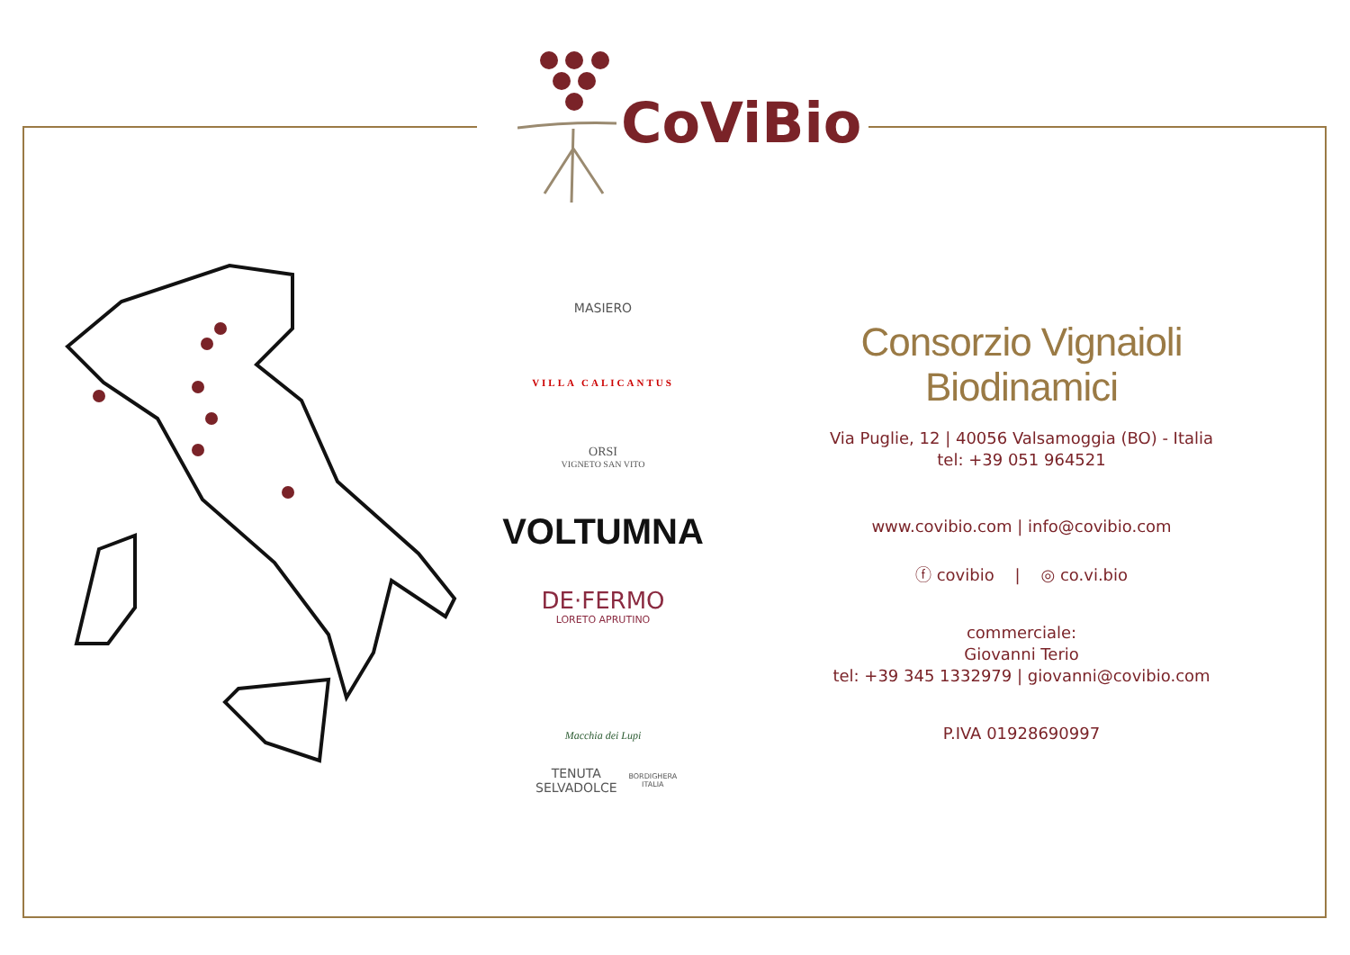CoViBio
MASIERO
VILLA CALICANTUS
ORSI
VIGNETO SAN VITO
VOLTUMNA
DE·FERMO
LORETO APRUTINO
Macchia dei Lupi
TENUTA SELVADOLCE BORDIGHERA ITALIA
Consorzio Vignaioli Biodinamici
Via Puglie, 12 | 40056 Valsamoggia (BO) - Italia
tel: +39 051 964521
www.covibio.com | info@covibio.com
ⓕ covibio | ◎ co.vi.bio
commerciale:
Giovanni Terio
tel: +39 345 1332979 | giovanni@covibio.com
P.IVA 01928690997